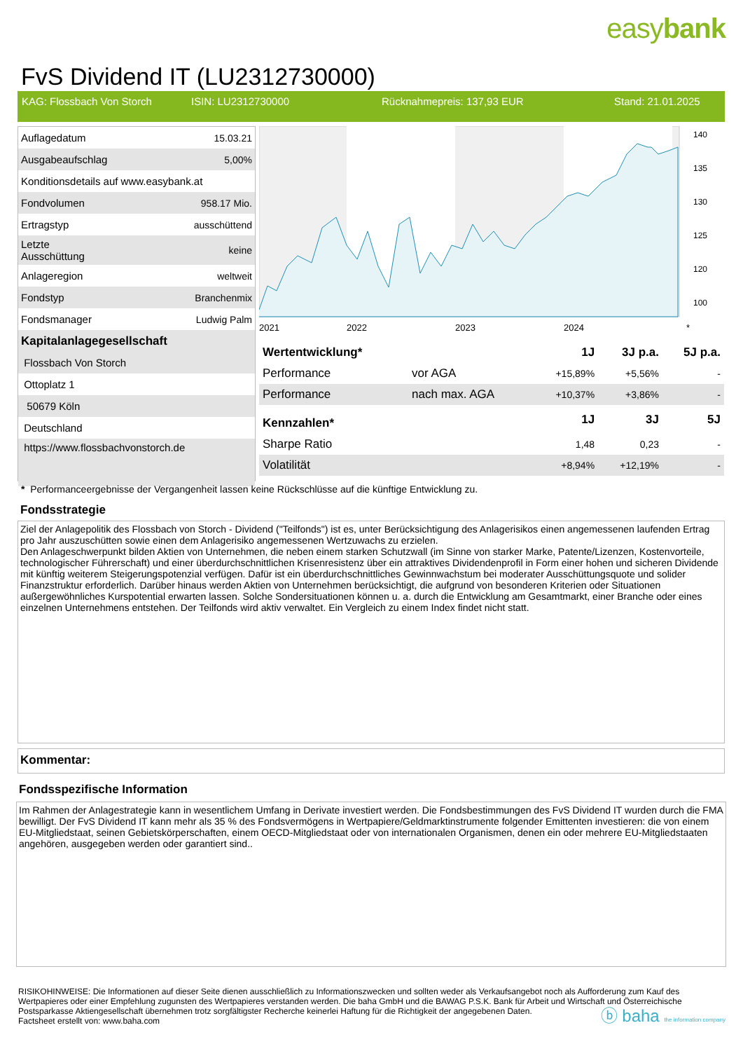easybank
FvS Dividend IT (LU2312730000)
KAG: Flossbach Von Storch ISIN: LU2312730000 Rücknahmepreis: 137,93 EUR Stand: 21.01.2025
| Auflagedatum | 15.03.21 |
| Ausgabeaufschlag | 5,00% |
| Konditionsdetails auf www.easybank.at | |
| Fondvolumen | 958.17 Mio. |
| Ertragstyp | ausschüttend |
| Letzte Ausschüttung | keine |
| Anlageregion | weltweit |
| Fondstyp | Branchenmix |
| Fondsmanager | Ludwig Palm |
| Kapitalanlagegesellschaft | |
| Flossbach Von Storch | |
| Ottoplatz 1 | |
| 50679 Köln | |
| Deutschland | |
| https://www.flossbachvonstorch.de | |
140
135
130
125
120
100
2021
2022
2023
2024
*
| Wertentwicklung* | | 1J | 3J p.a. | 5J p.a. |
| --- | --- | --- | --- | --- |
| Performance | vor AGA | +15,89% | +5,56% | - |
| Performance | nach max. AGA | +10,37% | +3,86% | - |
| Kennzahlen* | | 1J | 3J | 5J |
| Sharpe Ratio | | 1,48 | 0,23 | - |
| Volatilität | | +8,94% | +12,19% | - |
* Performanceergebnisse der Vergangenheit lassen keine Rückschlüsse auf die künftige Entwicklung zu.
Fondsstrategie
Ziel der Anlagepolitik des Flossbach von Storch - Dividend ("Teilfonds") ist es, unter Berücksichtigung des Anlagerisikos einen angemessenen laufenden Ertrag pro Jahr auszuschütten sowie einen dem Anlagerisiko angemessenen Wertzuwachs zu erzielen.
Den Anlageschwerpunkt bilden Aktien von Unternehmen, die neben einem starken Schutzwall (im Sinne von starker Marke, Patente/Lizenzen, Kostenvorteile, technologischer Führerschaft) und einer überdurchschnittlichen Krisenresistenz über ein attraktives Dividendenprofil in Form einer hohen und sicheren Dividende mit künftig weiterem Steigerungspotenzial verfügen. Dafür ist ein überdurchschnittliches Gewinnwachstum bei moderater Ausschüttungsquote und solider Finanzstruktur erforderlich. Darüber hinaus werden Aktien von Unternehmen berücksichtigt, die aufgrund von besonderen Kriterien oder Situationen außergewöhnliches Kurspotential erwarten lassen. Solche Sondersituationen können u. a. durch die Entwicklung am Gesamtmarkt, einer Branche oder eines einzelnen Unternehmens entstehen. Der Teilfonds wird aktiv verwaltet. Ein Vergleich zu einem Index findet nicht statt.
Kommentar:
Fondsspezifische Information
Im Rahmen der Anlagestrategie kann in wesentlichem Umfang in Derivate investiert werden. Die Fondsbestimmungen des FvS Dividend IT wurden durch die FMA bewilligt. Der FvS Dividend IT kann mehr als 35 % des Fondsvermögens in Wertpapiere/Geldmarktinstrumente folgender Emittenten investieren: die von einem EU-Mitgliedstaat, seinen Gebietskörperschaften, einem OECD-Mitgliedstaat oder von internationalen Organismen, denen ein oder mehrere EU-Mitgliedstaaten angehören, ausgegeben werden oder garantiert sind..
RISIKOHINWEISE: Die Informationen auf dieser Seite dienen ausschließlich zu Informationszwecken und sollten weder als Verkaufsangebot noch als Aufforderung zum Kauf des Wertpapieres oder einer Empfehlung zugunsten des Wertpapieres verstanden werden. Die baha GmbH und die BAWAG P.S.K. Bank für Arbeit und Wirtschaft und Österreichische Postsparkasse Aktiengesellschaft übernehmen trotz sorgfältigster Recherche keinerlei Haftung für die Richtigkeit der angegebenen Daten.
Factsheet erstellt von: www.baha.com
ⓑ baha the information company